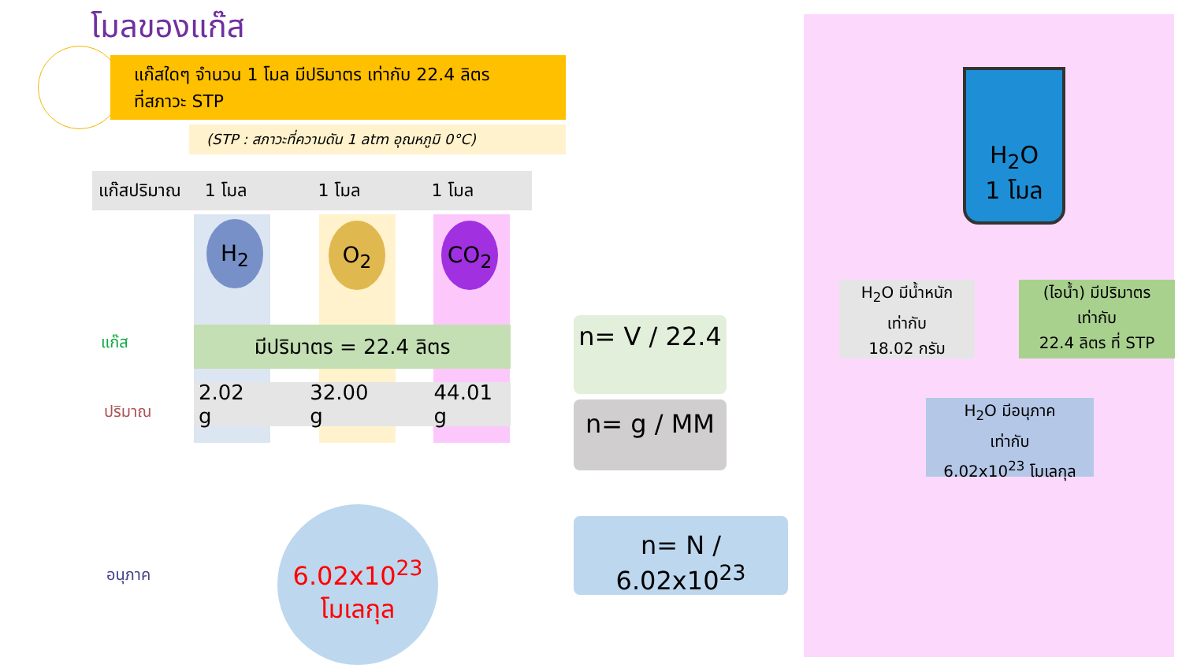โมลของแก๊ส
แก๊สใดๆ จำนวน 1 โมล มีปริมาตร เท่ากับ 22.4 ลิตร
ที่สภาวะ STP
(STP : สภาวะที่ความดัน 1 atm อุณหภูมิ 0°C)
แก๊สปริมาณ 1 โมล 1 โมล 1 โมล
H<sub>2</sub> O<sub>2</sub> CO<sub>2</sub>
แก๊ส มีปริมาตร = 22.4 ลิตร
ปริมาณ
2.02 g 32.00 g 44.01 g
อนุภาค
6.02x10<sup>23</sup>
โมเลกุล
n= V / 22.4
n= g / MM
n= N / 6.02x10<sup>23</sup>
H<sub>2</sub>O
1 โมล
H<sub>2</sub>O มีน้ำหนัก
เท่ากับ
18.02 กรัม
(ไอน้ำ) มีปริมาตร
เท่ากับ
22.4 ลิตร ที่ STP
H<sub>2</sub>O มีอนุภาค
เท่ากับ
6.02x10<sup>23</sup> โมเลกุล